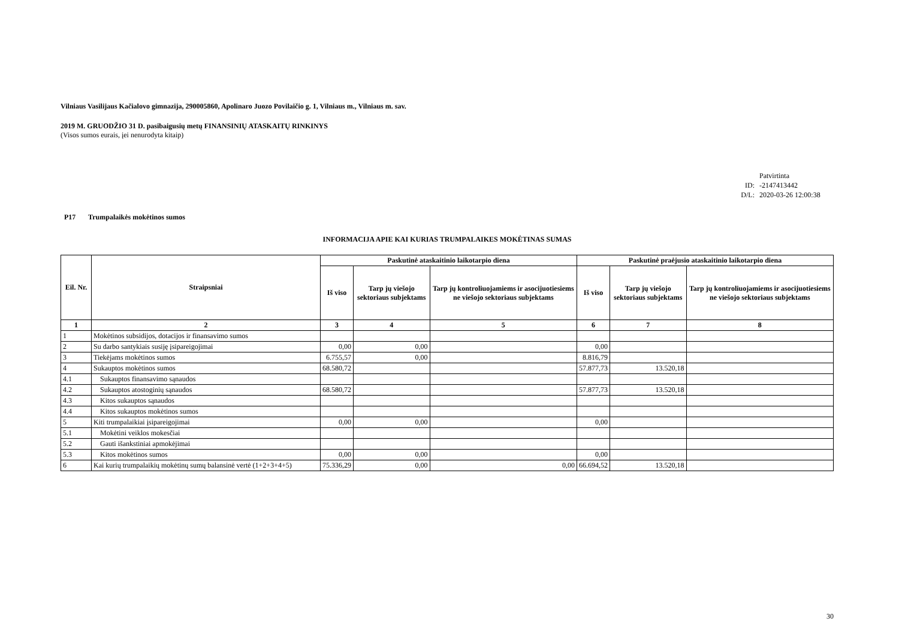Vilniaus Vasilijaus Kačialovo gimnazija, 290005860, Apolinaro Juozo Povilaičio g. 1, Vilniaus m., Vilniaus m. sav.
2019 M. GRUODŽIO 31 D. pasibaigusių metų FINANSINIŲ ATASKAITŲ RINKINYS
(Visos sumos eurais, įei nenurodyta kitaip)
Patvirtinta
ID: -2147413442
D/L: 2020-03-26 12:00:38
P17 Trumpalaikės mokėtinos sumos
INFORMACIJA APIE KAI KURIAS TRUMPALAIKES MOKĖTINAS SUMAS
| Eil. Nr. | Straipsniai | Paskutinė ataskaitinio laikotarpio diena | | | Paskutinė praėjusio ataskaitinio laikotarpio dienа | | |
| --- | --- | --- | --- | --- | --- | --- | --- |
| | | Iš viso | Tarp jų viešojo sektoriaus subjektams | Tarp jų kontroliuojamiems ir asocijuotiesiems ne viešojo sektoriaus subjektams | Iš viso | Tarp jų viešojo sektoriaus subjektams | Tarp jų kontroliuojamiems ir asocijuotiesiems ne viešojo sektoriaus subjektams |
| 1 | 2 | 3 | 4 | 5 | 6 | 7 | 8 |
| 1 | Mokėtinos subsidijos, dotacijos ir finansavimo sumos | | | | | | |
| 2 | Su darbo santykiais susiję įsipareigojimai | 0,00 | 0,00 | | 0,00 | | |
| 3 | Tiekėjams mokėtinos sumos | 6.755,57 | 0,00 | | 8.816,79 | | |
| 4 | Sukauptos mokėtinos sumos | 68.580,72 | | | 57.877,73 | 13.520,18 | |
| 4.1 | Sukauptos finansavimo sąnaudos | | | | | | |
| 4.2 | Sukauptos atostoginių sąnaudos | 68.580,72 | | | 57.877,73 | 13.520,18 | |
| 4.3 | Kitos sukauptos sąnaudos | | | | | | |
| 4.4 | Kitos sukauptos mokėtinos sumos | | | | | | |
| 5 | Kiti trumpalaikiai įsipareigojimai | 0,00 | 0,00 | | 0,00 | | |
| 5.1 | Mokėtini veiklos mokesčiai | | | | | | |
| 5.2 | Gauti išankstiniai apmokėjimai | | | | | | |
| 5.3 | Kitos mokėtinos sumos | 0,00 | 0,00 | | 0,00 | | |
| 6 | Kai kurių trumpalaikių mokėtinų sumų balansinė vertė (1+2+3+4+5) | 75.336,29 | 0,00 | 0,00 | 66.694,52 | 13.520,18 | |
30